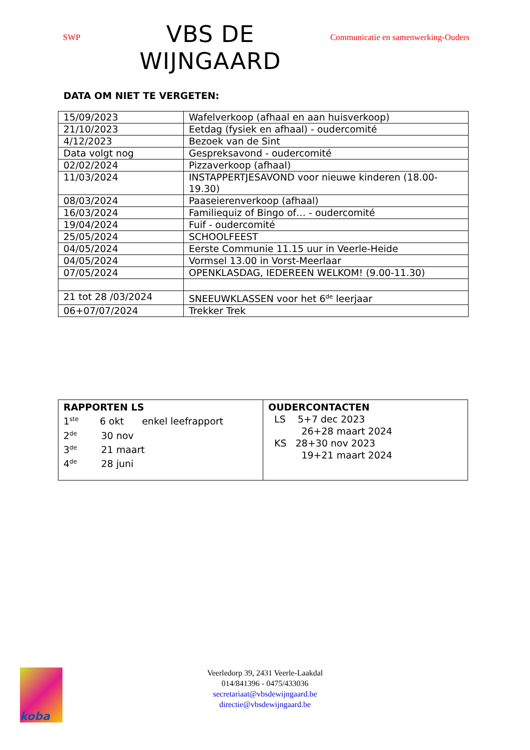SWP
VBS DE WIJNGAARD
Communicatie en samenwerking-Ouders
DATA OM NIET TE VERGETEN:
| 15/09/2023 | Wafelverkoop (afhaal en aan huisverkoop) |
| 21/10/2023 | Eetdag (fysiek en afhaal) - oudercomité |
| 4/12/2023 | Bezoek van de Sint |
| Data volgt nog | Gespreksavond - oudercomité |
| 02/02/2024 | Pizzaverkoop (afhaal) |
| 11/03/2024 | INSTAPPERTJESAVOND voor nieuwe kinderen (18.00-19.30) |
| 08/03/2024 | Paaseierenverkoop (afhaal) |
| 16/03/2024 | Familiequiz of Bingo of… - oudercomité |
| 19/04/2024 | Fuif - oudercomité |
| 25/05/2024 | SCHOOLFEEST |
| 04/05/2024 | Eerste Communie 11.15 uur in Veerle-Heide |
| 04/05/2024 | Vormsel 13.00 in Vorst-Meerlaar |
| 07/05/2024 | OPENKLASDAG, IEDEREEN WELKOM! (9.00-11.30) |
| 21 tot 28 /03/2024 | SNEEUWKLASSEN voor het 6<sup>de</sup> leerjaar |
| 06+07/07/2024 | Trekker Trek |
| RAPPORTEN LS 1<sup>ste</sup> 6 okt enkel leefrapport 2<sup>de</sup> 30 nov 3<sup>de</sup> 21 maart 4<sup>de</sup> 28 juni | OUDERCONTACTEN LS 5+7 dec 2023 26+28 maart 2024 KS 28+30 nov 2023 19+21 maart 2024 |
koba
Veerledorp 39, 2431 Veerle-Laakdal
014/841396 - 0475/433036
secretariaat@vbsdewijngaard.be
directie@vbsdewijngaard.be